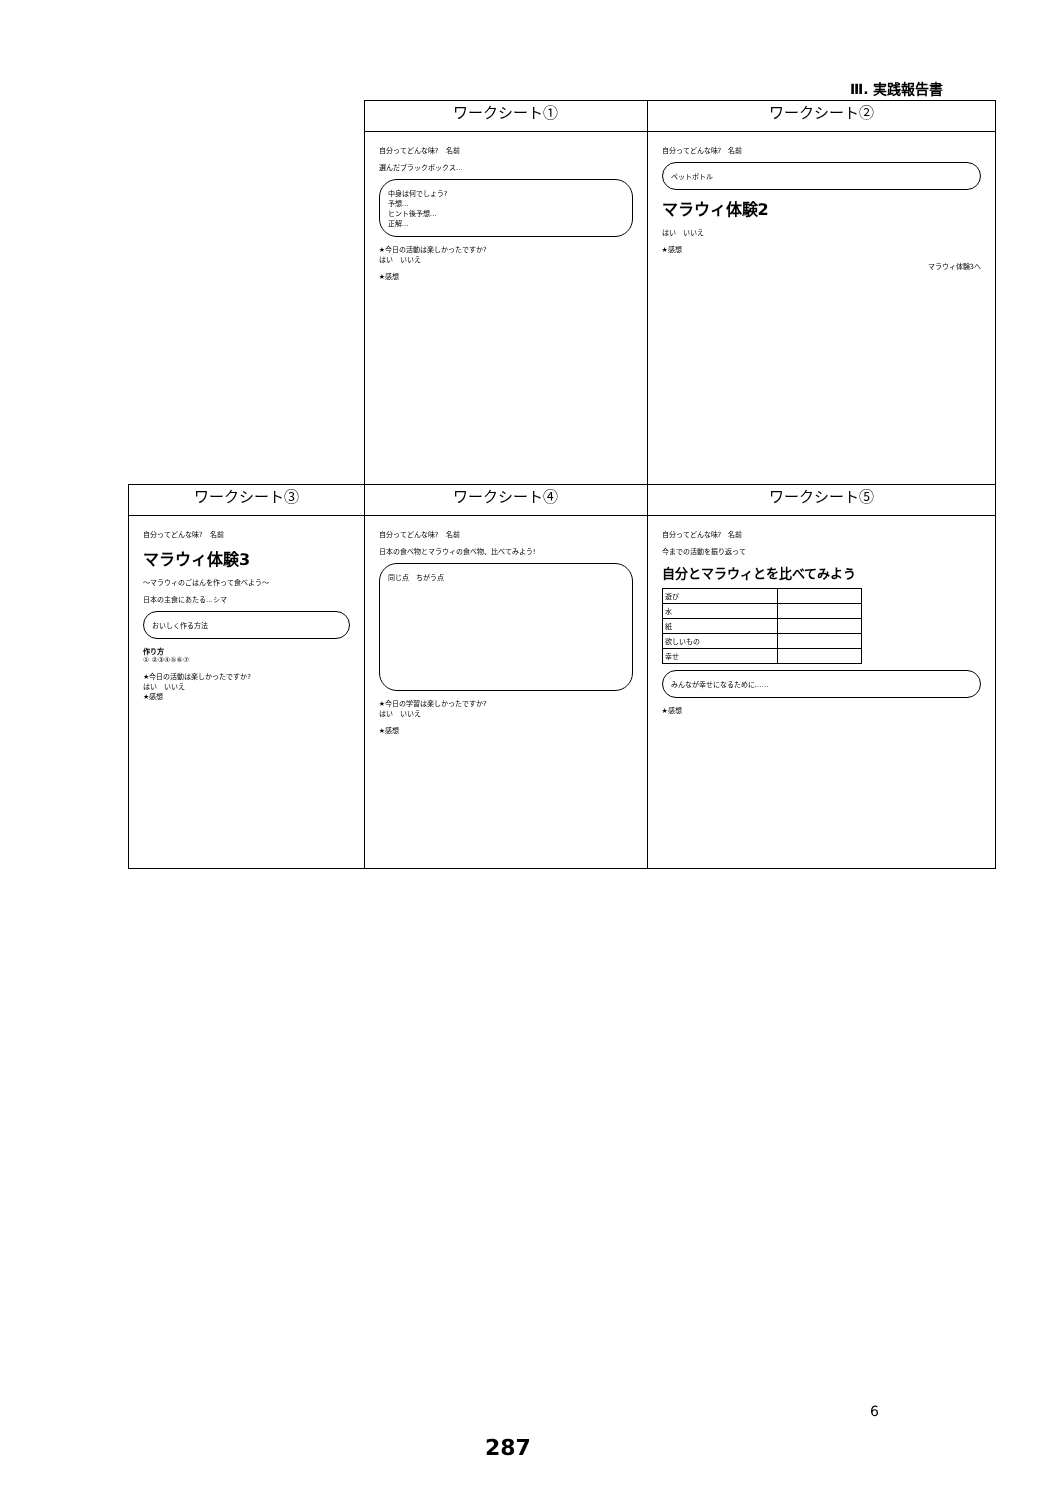Ⅲ. 実践報告書
| | ワークシート① | ワークシート② |
| --- | --- | --- |
| | 自分ってどんな味? 名前 選んだブラックボックス… 中身は何でしょう? 予想… ヒント後予想… 正解… ★今日の活動は楽しかったですか? はい いいえ ★感想 | 自分ってどんな味? 名前 ペットボトル マラウィ体験2 はい いいえ ★感想 マラウィ体験3へ |
| ワークシート③ | ワークシート④ | ワークシート⑤ |
| 自分ってどんな味? 名前 マラウィ体験3 〜マラウィのごはんを作って食べよう〜 日本の主食にあたる…シマ おいしく作る方法 作り方 ① ②③④⑤⑥⑦ ★今日の活動は楽しかったですか? はい いいえ ★感想 | 自分ってどんな味? 名前 日本の食べ物とマラウィの食べ物、比べてみよう! 同じ点 ちがう点 ★今日の学習は楽しかったですか? はい いいえ ★感想 | 自分ってどんな味? 名前 今までの活動を振り返って 自分とマラウィとを比べてみよう / 遊び / / / 水 / / / 紙 / / / 欲しいもの / / / 幸せ / / みんなが幸せになるために…… ★感想 |
6
287